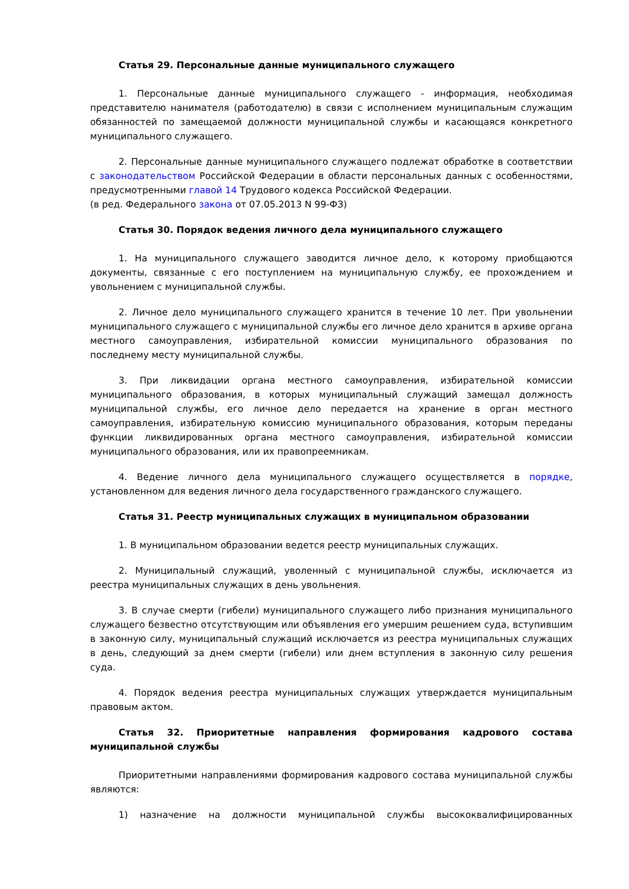Статья 29. Персональные данные муниципального служащего
1. Персональные данные муниципального служащего - информация, необходимая представителю нанимателя (работодателю) в связи с исполнением муниципальным служащим обязанностей по замещаемой должности муниципальной службы и касающаяся конкретного муниципального служащего.
2. Персональные данные муниципального служащего подлежат обработке в соответствии с законодательством Российской Федерации в области персональных данных с особенностями, предусмотренными главой 14 Трудового кодекса Российской Федерации.
(в ред. Федерального закона от 07.05.2013 N 99-ФЗ)
Статья 30. Порядок ведения личного дела муниципального служащего
1. На муниципального служащего заводится личное дело, к которому приобщаются документы, связанные с его поступлением на муниципальную службу, ее прохождением и увольнением с муниципальной службы.
2. Личное дело муниципального служащего хранится в течение 10 лет. При увольнении муниципального служащего с муниципальной службы его личное дело хранится в архиве органа местного самоуправления, избирательной комиссии муниципального образования по последнему месту муниципальной службы.
3. При ликвидации органа местного самоуправления, избирательной комиссии муниципального образования, в которых муниципальный служащий замещал должность муниципальной службы, его личное дело передается на хранение в орган местного самоуправления, избирательную комиссию муниципального образования, которым переданы функции ликвидированных органа местного самоуправления, избирательной комиссии муниципального образования, или их правопреемникам.
4. Ведение личного дела муниципального служащего осуществляется в порядке, установленном для ведения личного дела государственного гражданского служащего.
Статья 31. Реестр муниципальных служащих в муниципальном образовании
1. В муниципальном образовании ведется реестр муниципальных служащих.
2. Муниципальный служащий, уволенный с муниципальной службы, исключается из реестра муниципальных служащих в день увольнения.
3. В случае смерти (гибели) муниципального служащего либо признания муниципального служащего безвестно отсутствующим или объявления его умершим решением суда, вступившим в законную силу, муниципальный служащий исключается из реестра муниципальных служащих в день, следующий за днем смерти (гибели) или днем вступления в законную силу решения суда.
4. Порядок ведения реестра муниципальных служащих утверждается муниципальным правовым актом.
Статья 32. Приоритетные направления формирования кадрового состава муниципальной службы
Приоритетными направлениями формирования кадрового состава муниципальной службы являются:
1) назначение на должности муниципальной службы высококвалифицированных